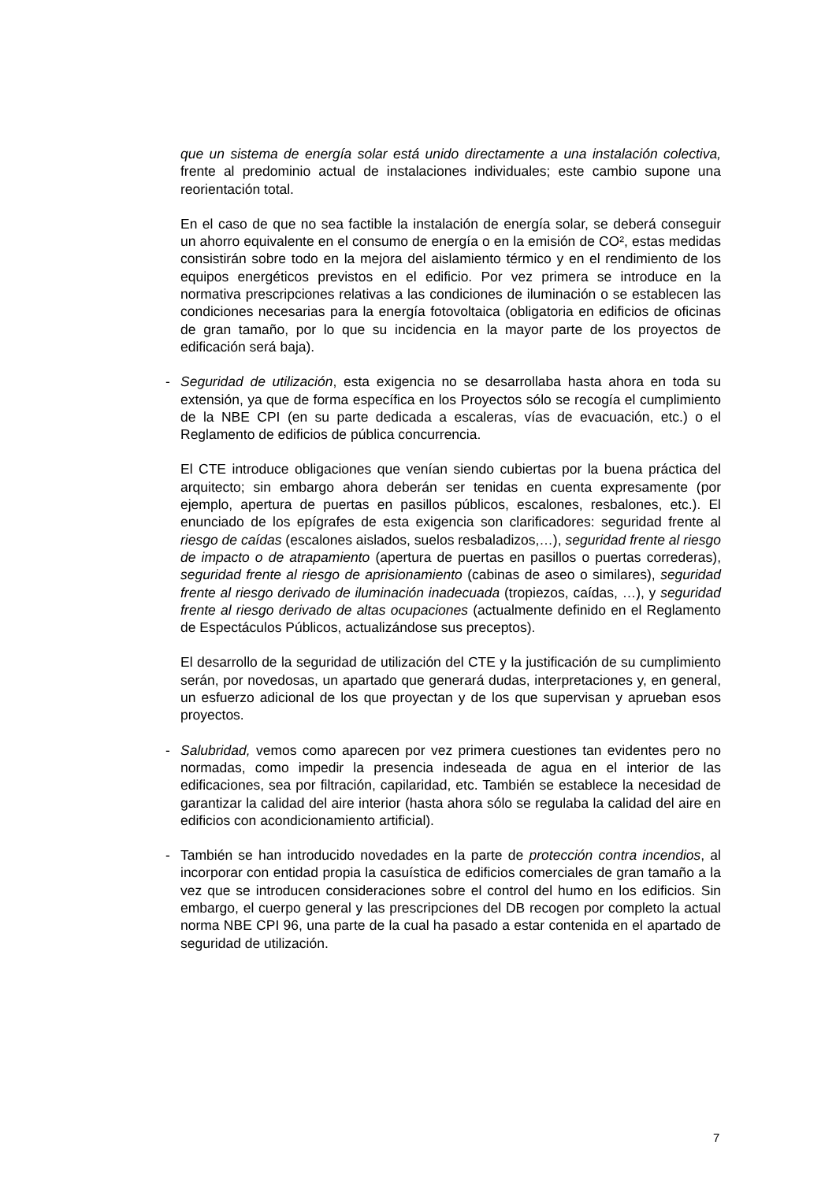que un sistema de energía solar está unido directamente a una instalación colectiva, frente al predominio actual de instalaciones individuales; este cambio supone una reorientación total.
En el caso de que no sea factible la instalación de energía solar, se deberá conseguir un ahorro equivalente en el consumo de energía o en la emisión de CO², estas medidas consistirán sobre todo en la mejora del aislamiento térmico y en el rendimiento de los equipos energéticos previstos en el edificio. Por vez primera se introduce en la normativa prescripciones relativas a las condiciones de iluminación o se establecen las condiciones necesarias para la energía fotovoltaica (obligatoria en edificios de oficinas de gran tamaño, por lo que su incidencia en la mayor parte de los proyectos de edificación será baja).
- Seguridad de utilización, esta exigencia no se desarrollaba hasta ahora en toda su extensión, ya que de forma específica en los Proyectos sólo se recogía el cumplimiento de la NBE CPI (en su parte dedicada a escaleras, vías de evacuación, etc.) o el Reglamento de edificios de pública concurrencia.
El CTE introduce obligaciones que venían siendo cubiertas por la buena práctica del arquitecto; sin embargo ahora deberán ser tenidas en cuenta expresamente (por ejemplo, apertura de puertas en pasillos públicos, escalones, resbalones, etc.). El enunciado de los epígrafes de esta exigencia son clarificadores: seguridad frente al riesgo de caídas (escalones aislados, suelos resbaladizos,…), seguridad frente al riesgo de impacto o de atrapamiento (apertura de puertas en pasillos o puertas correderas), seguridad frente al riesgo de aprisionamiento (cabinas de aseo o similares), seguridad frente al riesgo derivado de iluminación inadecuada (tropiezos, caídas, …), y seguridad frente al riesgo derivado de altas ocupaciones (actualmente definido en el Reglamento de Espectáculos Públicos, actualizándose sus preceptos).
El desarrollo de la seguridad de utilización del CTE y la justificación de su cumplimiento serán, por novedosas, un apartado que generará dudas, interpretaciones y, en general, un esfuerzo adicional de los que proyectan y de los que supervisan y aprueban esos proyectos.
- Salubridad, vemos como aparecen por vez primera cuestiones tan evidentes pero no normadas, como impedir la presencia indeseada de agua en el interior de las edificaciones, sea por filtración, capilaridad, etc. También se establece la necesidad de garantizar la calidad del aire interior (hasta ahora sólo se regulaba la calidad del aire en edificios con acondicionamiento artificial).
- También se han introducido novedades en la parte de protección contra incendios, al incorporar con entidad propia la casuística de edificios comerciales de gran tamaño a la vez que se introducen consideraciones sobre el control del humo en los edificios. Sin embargo, el cuerpo general y las prescripciones del DB recogen por completo la actual norma NBE CPI 96, una parte de la cual ha pasado a estar contenida en el apartado de seguridad de utilización.
7